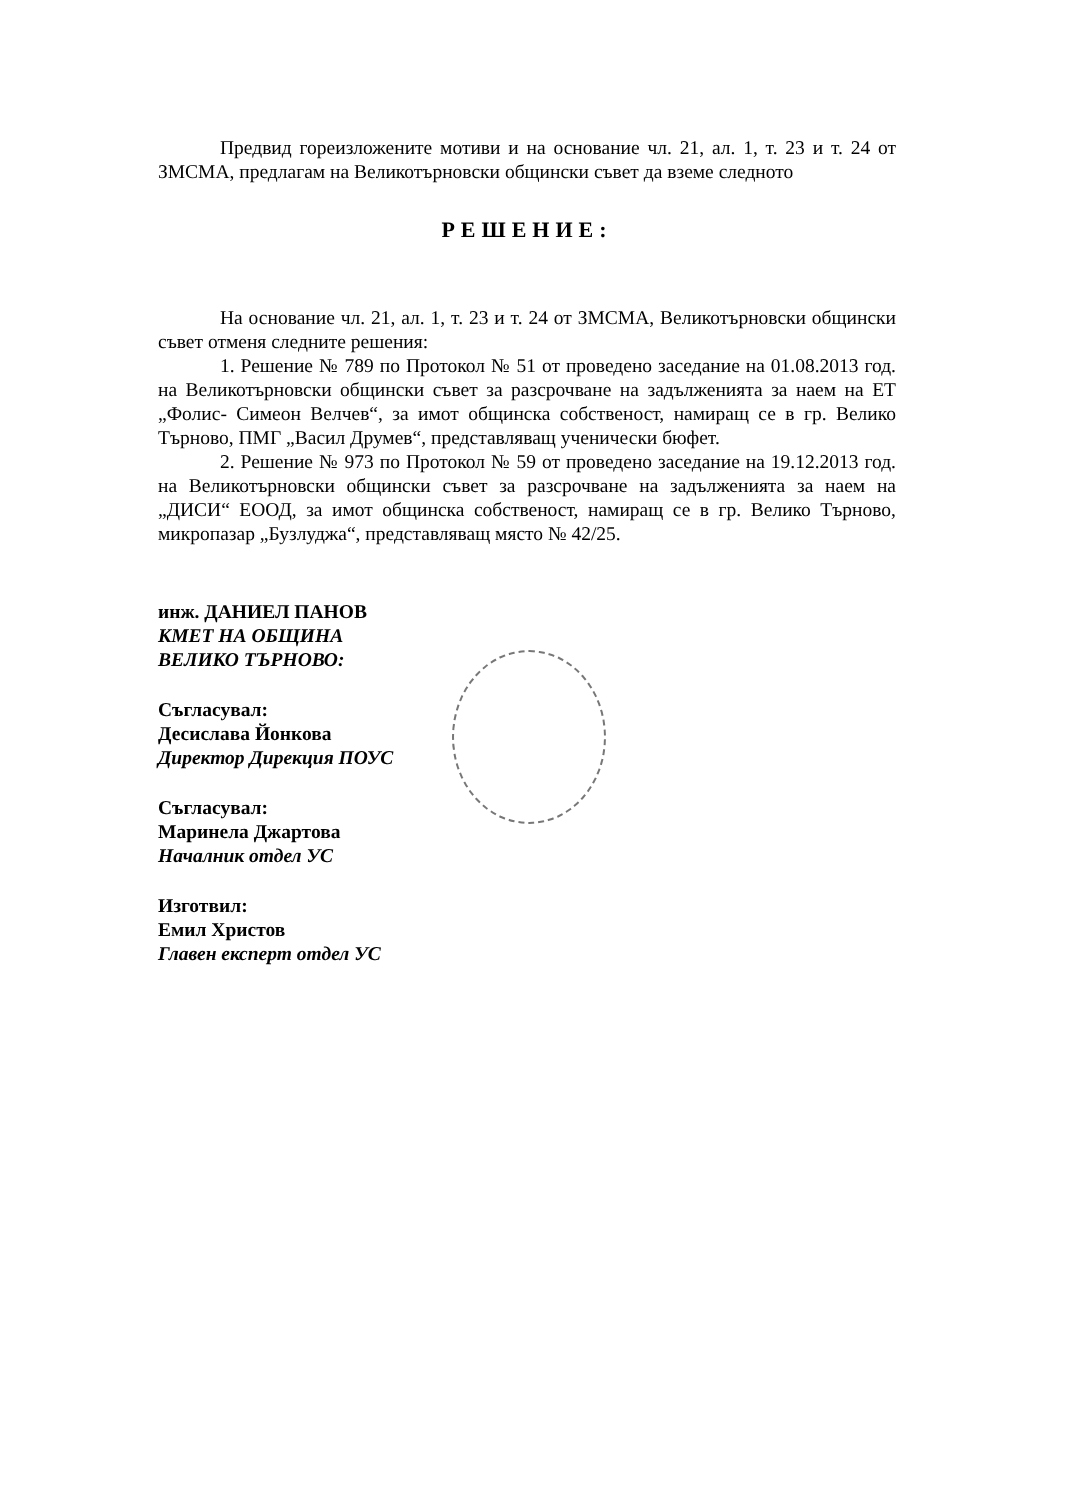Предвид гореизложените мотиви и на основание чл. 21, ал. 1, т. 23 и т. 24 от ЗМСМА, предлагам на Великотърновски общински съвет да вземе следното
РЕШЕНИЕ:
На основание чл. 21, ал. 1, т. 23 и т. 24 от ЗМСМА, Великотърновски общински съвет отменя следните решения:
1. Решение № 789 по Протокол № 51 от проведено заседание на 01.08.2013 год. на Великотърновски общински съвет за разсрочване на задълженията за наем на ЕТ „Фолис- Симеон Велчев“, за имот общинска собственост, намиращ се в гр. Велико Търново, ПМГ „Васил Друмев“, представляващ ученически бюфет.
2. Решение № 973 по Протокол № 59 от проведено заседание на 19.12.2013 год. на Великотърновски общински съвет за разсрочване на задълженията за наем на „ДИСИ“ ЕООД, за имот общинска собственост, намиращ се в гр. Велико Търново, микропазар „Бузлуджа“, представляващ място № 42/25.
инж. ДАНИЕЛ ПАНОВ
КМЕТ НА ОБЩИНА
ВЕЛИКО ТЪРНОВО:
Съгласувал:
Десислава Йонкова
Директор Дирекция ПОУС
Съгласувал:
Маринела Джартова
Началник отдел УС
Изготвил:
Емил Христов
Главен експерт отдел УС